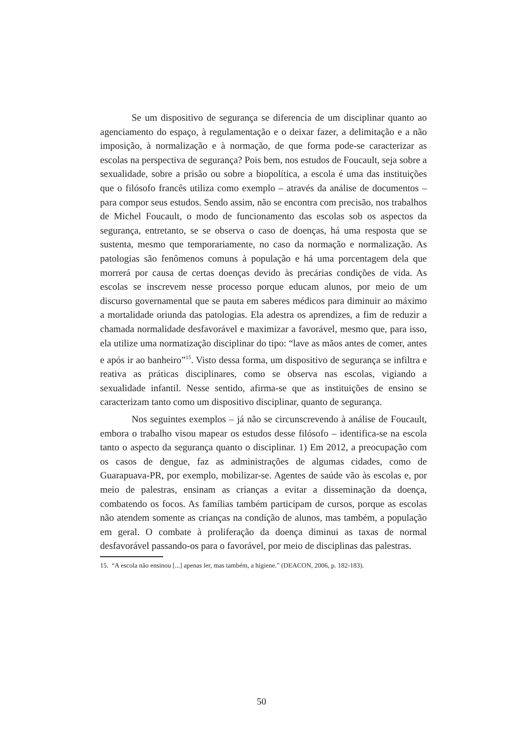Se um dispositivo de segurança se diferencia de um disciplinar quanto ao agenciamento do espaço, à regulamentação e o deixar fazer, a delimitação e a não imposição, à normalização e à normação, de que forma pode-se caracterizar as escolas na perspectiva de segurança? Pois bem, nos estudos de Foucault, seja sobre a sexualidade, sobre a prisão ou sobre a biopolítica, a escola é uma das instituições que o filósofo francês utiliza como exemplo – através da análise de documentos – para compor seus estudos. Sendo assim, não se encontra com precisão, nos trabalhos de Michel Foucault, o modo de funcionamento das escolas sob os aspectos da segurança, entretanto, se se observa o caso de doenças, há uma resposta que se sustenta, mesmo que temporariamente, no caso da normação e normalização. As patologias são fenômenos comuns à população e há uma porcentagem dela que morrerá por causa de certas doenças devido às precárias condições de vida. As escolas se inscrevem nesse processo porque educam alunos, por meio de um discurso governamental que se pauta em saberes médicos para diminuir ao máximo a mortalidade oriunda das patologias. Ela adestra os aprendizes, a fim de reduzir a chamada normalidade desfavorável e maximizar a favorável, mesmo que, para isso, ela utilize uma normatização disciplinar do tipo: “lave as mãos antes de comer, antes e após ir ao banheiro”<sup>15</sup>. Visto dessa forma, um dispositivo de segurança se infiltra e reativa as práticas disciplinares, como se observa nas escolas, vigiando a sexualidade infantil. Nesse sentido, afirma-se que as instituições de ensino se caracterizam tanto como um dispositivo disciplinar, quanto de segurança.
Nos seguintes exemplos – já não se circunscrevendo à análise de Foucault, embora o trabalho visou mapear os estudos desse filósofo – identifica-se na escola tanto o aspecto da segurança quanto o disciplinar. 1) Em 2012, a preocupação com os casos de dengue, faz as administrações de algumas cidades, como de Guarapuava-PR, por exemplo, mobilizar-se. Agentes de saúde vão às escolas e, por meio de palestras, ensinam as crianças a evitar a disseminação da doença, combatendo os focos. As famílias também participam de cursos, porque as escolas não atendem somente as crianças na condição de alunos, mas também, a população em geral. O combate à proliferação da doença diminui as taxas de normal desfavorável passando-os para o favorável, por meio de disciplinas das palestras.
15. “A escola não ensinou [...] apenas ler, mas também, a higiene.” (DEACON, 2006, p. 182-183).
50